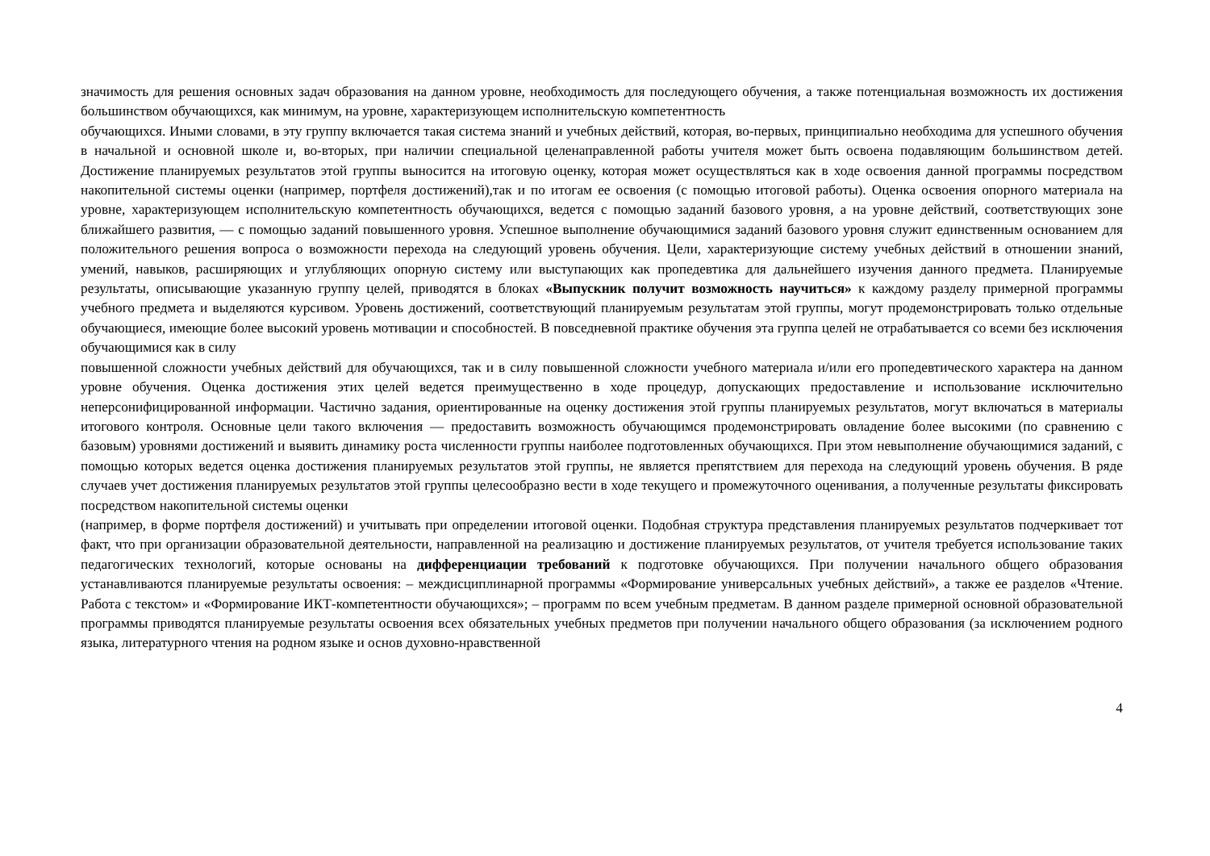значимость для решения основных задач образования на данном уровне, необходимость для последующего обучения, а также потенциальная возможность их достижения большинством обучающихся, как минимум, на уровне, характеризующем исполнительскую компетентность
обучающихся. Иными словами, в эту группу включается такая система знаний и учебных действий, которая, во-первых, принципиально необходима для успешного обучения в начальной и основной школе и, во-вторых, при наличии специальной целенаправленной работы учителя может быть освоена подавляющим большинством детей. Достижение планируемых результатов этой группы выносится на итоговую оценку, которая может осуществляться как в ходе освоения данной программы посредством накопительной системы оценки (например, портфеля достижений),так и по итогам ее освоения (с помощью итоговой работы). Оценка освоения опорного материала на уровне, характеризующем исполнительскую компетентность обучающихся, ведется с помощью заданий базового уровня, а на уровне действий, соответствующих зоне ближайшего развития, — с помощью заданий повышенного уровня. Успешное выполнение обучающимися заданий базового уровня служит единственным основанием для положительного решения вопроса о возможности перехода на следующий уровень обучения. Цели, характеризующие систему учебных действий в отношении знаний, умений, навыков, расширяющих и углубляющих опорную систему или выступающих как пропедевтика для дальнейшего изучения данного предмета. Планируемые результаты, описывающие указанную группу целей, приводятся в блоках «Выпускник получит возможность научиться» к каждому разделу примерной программы учебного предмета и выделяются курсивом. Уровень достижений, соответствующий планируемым результатам этой группы, могут продемонстрировать только отдельные обучающиеся, имеющие более высокий уровень мотивации и способностей. В повседневной практике обучения эта группа целей не отрабатывается со всеми без исключения обучающимися как в силу
повышенной сложности учебных действий для обучающихся, так и в силу повышенной сложности учебного материала и/или его пропедевтического характера на данном уровне обучения. Оценка достижения этих целей ведется преимущественно в ходе процедур, допускающих предоставление и использование исключительно неперсонифицированной информации. Частично задания, ориентированные на оценку достижения этой группы планируемых результатов, могут включаться в материалы итогового контроля. Основные цели такого включения — предоставить возможность обучающимся продемонстрировать овладение более высокими (по сравнению с базовым) уровнями достижений и выявить динамику роста численности группы наиболее подготовленных обучающихся. При этом невыполнение обучающимися заданий, с помощью которых ведется оценка достижения планируемых результатов этой группы, не является препятствием для перехода на следующий уровень обучения. В ряде случаев учет достижения планируемых результатов этой группы целесообразно вести в ходе текущего и промежуточного оценивания, а полученные результаты фиксировать посредством накопительной системы оценки
(например, в форме портфеля достижений) и учитывать при определении итоговой оценки. Подобная структура представления планируемых результатов подчеркивает тот факт, что при организации образовательной деятельности, направленной на реализацию и достижение планируемых результатов, от учителя требуется использование таких педагогических технологий, которые основаны на дифференциации требований к подготовке обучающихся. При получении начального общего образования устанавливаются планируемые результаты освоения: – междисциплинарной программы «Формирование универсальных учебных действий», а также ее разделов «Чтение. Работа с текстом» и «Формирование ИКТ-компетентности обучающихся»; – программ по всем учебным предметам. В данном разделе примерной основной образовательной программы приводятся планируемые результаты освоения всех обязательных учебных предметов при получении начального общего образования (за исключением родного языка, литературного чтения на родном языке и основ духовно-нравственной
4